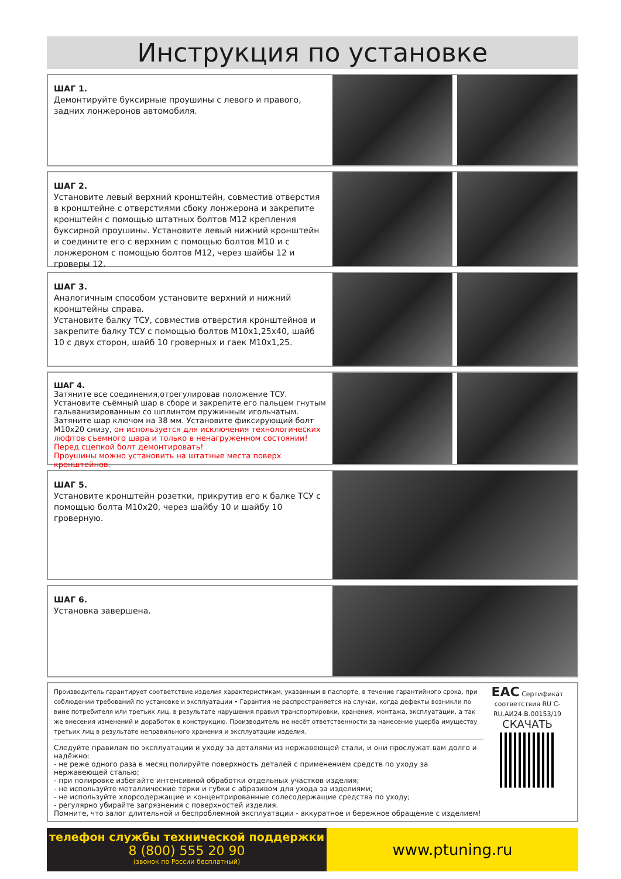Инструкция по установке
ШАГ 1.
Демонтируйте буксирные проушины с левого и правого, задних лонжеронов автомобиля.
ШАГ 2.
Установите левый верхний кронштейн, совместив отверстия в кронштейне с отверстиями сбоку лонжерона и закрепите кронштейн с помощью штатных болтов М12 крепления буксирной проушины. Установите левый нижний кронштейн и соедините его с верхним с помощью болтов М10 и с лонжероном с помощью болтов М12, через шайбы 12 и гроверы 12.
ШАГ 3.
Аналогичным способом установите верхний и нижний кронштейны справа.
Установите балку ТСУ, совместив отверстия кронштейнов и закрепите балку ТСУ с помощью болтов М10х1,25х40, шайб 10 с двух сторон, шайб 10 гроверных и гаек М10х1,25.
ШАГ 4.
Затяните все соединения,отрегулировав положение ТСУ. Установите съёмный шар в сборе и закрепите его пальцем гнутым гальванизированным со шплинтом пружинным игольчатым. Затяните шар ключом на 38 мм. Установите фиксирующий болт М10х20 снизу, он используется для исключения технологических люфтов съемного шара и только в ненагруженном состоянии! Перед сцепкой болт демонтировать!
Проушины можно установить на штатные места поверх кронштейнов.
ШАГ 5.
Установите кронштейн розетки, прикрутив его к балке ТСУ с помощью болта М10х20, через шайбу 10 и шайбу 10 гроверную.
ШАГ 6.
Установка завершена.
Производитель гарантирует соответствие изделия характеристикам, указанным в паспорте, в течение гарантийного срока, при соблюдении требований по установке и эксплуатации • Гарантия не распространяется на случаи, когда дефекты возникли по вине потребителя или третьих лиц, в результате нарушения правил транспортировки, хранения, монтажа, эксплуатации, а так же внесения изменений и доработок в конструкцию. Производитель не несёт ответственности за нанесение ущерба имуществу третьих лиц в результате неправильного хранения и эксплуатации изделия.
Следуйте правилам по эксплуатации и уходу за деталями из нержавеющей стали, и они прослужат вам долго и надёжно:
- не реже одного раза в месяц полируйте поверхность деталей с применением средств по уходу за нержавеющей сталью;
- при полировке избегайте интенсивной обработки отдельных участков изделия;
- не используйте металлические терки и губки с абразивом для ухода за изделиями;
- не используйте хлорсодержащие и концентрированные солесодержащие средства по уходу;
- регулярно убирайте загрязнения с поверхностей изделия.
Помните, что залог длительной и беспроблемной эксплуатации - аккуратное и бережное обращение с изделием!
EAC Сертификат соответствия RU C-RU.АИ24.В.00153/19
СКАЧАТЬ
телефон службы технической поддержки
8 (800) 555 20 90
(звонок по России бесплатный)
www.ptuning.ru